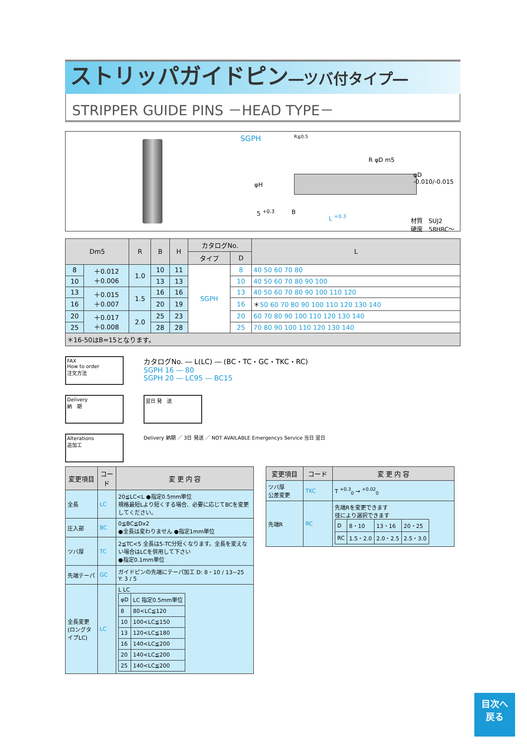ストリッパガイドピン―ツバ付タイプ―
STRIPPER GUIDE PINS －HEAD TYPE－
SGPH R≦0.5
φH
5 <sup>+0.3</sup> B
L <sup>+0.3</sup>
R φD m5
φD -0.010/-0.015
材質　SUJ2
硬度　58HRC～
| Dm5 | | R | B | H | カタログNo. | | L |
| --- | --- | --- | --- | --- | --- | --- | --- |
| | | | | | タイプ | D | |
| 8 | ＋0.012 ＋0.006 | 1.0 | 10 | 11 | SGPH | 8 | 40 50 60 70 80 |
| 10 | | | 13 | 13 | | 10 | 40 50 60 70 80 90 100 |
| 13 | ＋0.015 ＋0.007 | 1.5 | 16 | 16 | | 13 | 40 50 60 70 80 90 100 110 120 |
| 16 | | | 20 | 19 | | 16 | ＊ 50 60 70 80 90 100 110 120 130 140 |
| 20 | ＋0.017 ＋0.008 | 2.0 | 25 | 23 | | 20 | 60 70 80 90 100 110 120 130 140 |
| 25 | | | 28 | 28 | | 25 | 70 80 90 100 110 120 130 140 |
＊16-50はB=15となります。
FAX
How to order
注文方法
カタログNo. ― L(LC) ― (BC・TC・GC・TKC・RC)
SGPH 16 ― 80
SGPH 20 ― LC95 ― BC15
Delivery
納　期
翌日 発　送
Alterations
追加工
Delivery 納期 ／ 3日 発送 ／ NOT AVAILABLE Emergencys Service 当日 翌日
| 変更項目 | コード | 変 更 内 容 |
| --- | --- | --- |
| 全長 | LC | 20≦LC<L ●指定0.5mm単位 規格最短Lより短くする場合、必要に応じてBCを変更してください。 |
| 圧入部 | BC | 0≦BC≦Dx2 ●全長は変わりません ●指定1mm単位 |
| ツバ厚 | TC | 2≦TC<5 全長は5-TC分短くなります。全長を変えない場合はLCを併用して下さい ●指定0.1mm単位 |
| 先端テーパ | GC | ガイドピンの先端にテーパ加工 D: 8・10 / 13~25 Y: 3 / 5 |
| 全長変更 (ロングタイプLC) | LC | L LC / φD / LC 指定0.5mm単位 / / 8 / 80<LC≦120 / / 10 / 100<LC≦150 / / 13 / 120<LC≦180 / / 16 / 140<LC≦200 / / 20 / 140<LC≦200 / / 25 / 140<LC≦200 / |
| 変更項目 | コード | 変 更 内 容 |
| --- | --- | --- |
| ツバ厚 公差変更 | TKC | T <sup>+0.3</sup><sub>0</sub> → <sup>+0.02</sup><sub>0</sub> |
| 先端R | RC | 先端Rを変更できます 径により選択できます / D / 8・10 / 13・16 / 20・25 / / RC / 1.5・2.0 / 2.0・2.5 / 2.5・3.0 / |
目次へ
戻る